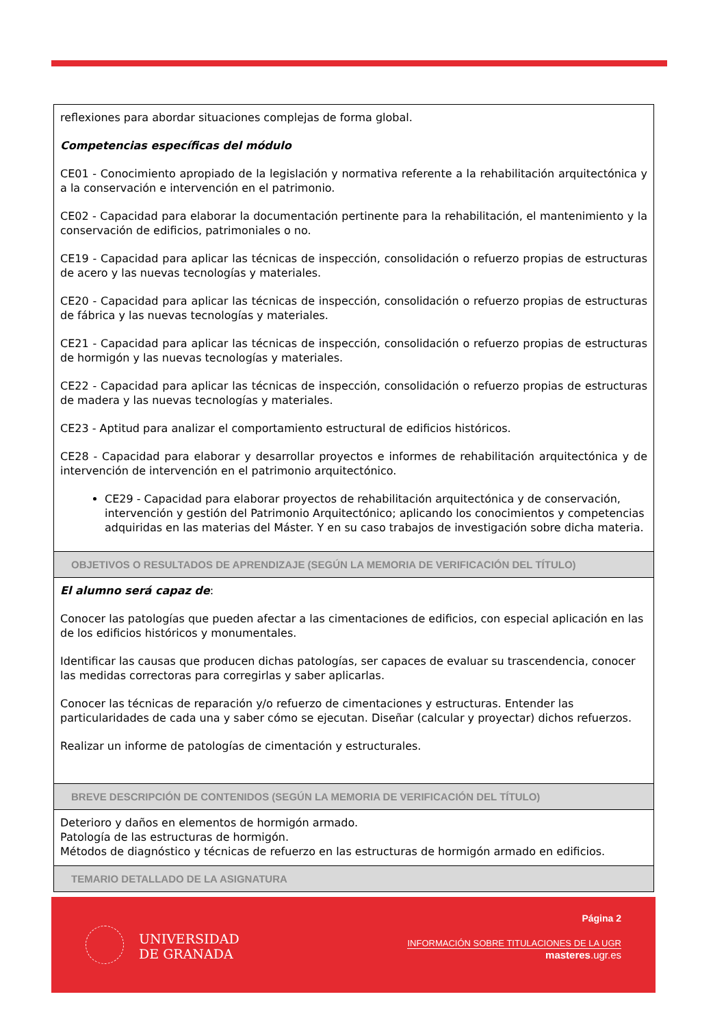reflexiones para abordar situaciones complejas de forma global.
Competencias específicas del módulo
CE01 - Conocimiento apropiado de la legislación y normativa referente a la rehabilitación arquitectónica y a la conservación e intervención en el patrimonio.
CE02 - Capacidad para elaborar la documentación pertinente para la rehabilitación, el mantenimiento y la conservación de edificios, patrimoniales o no.
CE19 - Capacidad para aplicar las técnicas de inspección, consolidación o refuerzo propias de estructuras de acero y las nuevas tecnologías y materiales.
CE20 - Capacidad para aplicar las técnicas de inspección, consolidación o refuerzo propias de estructuras de fábrica y las nuevas tecnologías y materiales.
CE21 - Capacidad para aplicar las técnicas de inspección, consolidación o refuerzo propias de estructuras de hormigón y las nuevas tecnologías y materiales.
CE22 - Capacidad para aplicar las técnicas de inspección, consolidación o refuerzo propias de estructuras de madera y las nuevas tecnologías y materiales.
CE23 - Aptitud para analizar el comportamiento estructural de edificios históricos.
CE28 - Capacidad para elaborar y desarrollar proyectos e informes de rehabilitación arquitectónica y de intervención de intervención en el patrimonio arquitectónico.
CE29 - Capacidad para elaborar proyectos de rehabilitación arquitectónica y de conservación, intervención y gestión del Patrimonio Arquitectónico; aplicando los conocimientos y competencias adquiridas en las materias del Máster. Y en su caso trabajos de investigación sobre dicha materia.
OBJETIVOS O RESULTADOS DE APRENDIZAJE (SEGÚN LA MEMORIA DE VERIFICACIÓN DEL TÍTULO)
El alumno será capaz de:
Conocer las patologías que pueden afectar a las cimentaciones de edificios, con especial aplicación en las de los edificios históricos y monumentales.
Identificar las causas que producen dichas patologías, ser capaces de evaluar su trascendencia, conocer las medidas correctoras para corregirlas y saber aplicarlas.
Conocer las técnicas de reparación y/o refuerzo de cimentaciones y estructuras. Entender las particularidades de cada una y saber cómo se ejecutan. Diseñar (calcular y proyectar) dichos refuerzos.
Realizar un informe de patologías de cimentación y estructurales.
BREVE DESCRIPCIÓN DE CONTENIDOS (SEGÚN LA MEMORIA DE VERIFICACIÓN DEL TÍTULO)
Deterioro y daños en elementos de hormigón armado.
Patología de las estructuras de hormigón.
Métodos de diagnóstico y técnicas de refuerzo en las estructuras de hormigón armado en edificios.
TEMARIO DETALLADO DE LA ASIGNATURA
UNIVERSIDAD
DE GRANADA
Página 2
INFORMACIÓN SOBRE TITULACIONES DE LA UGR
masteres.ugr.es